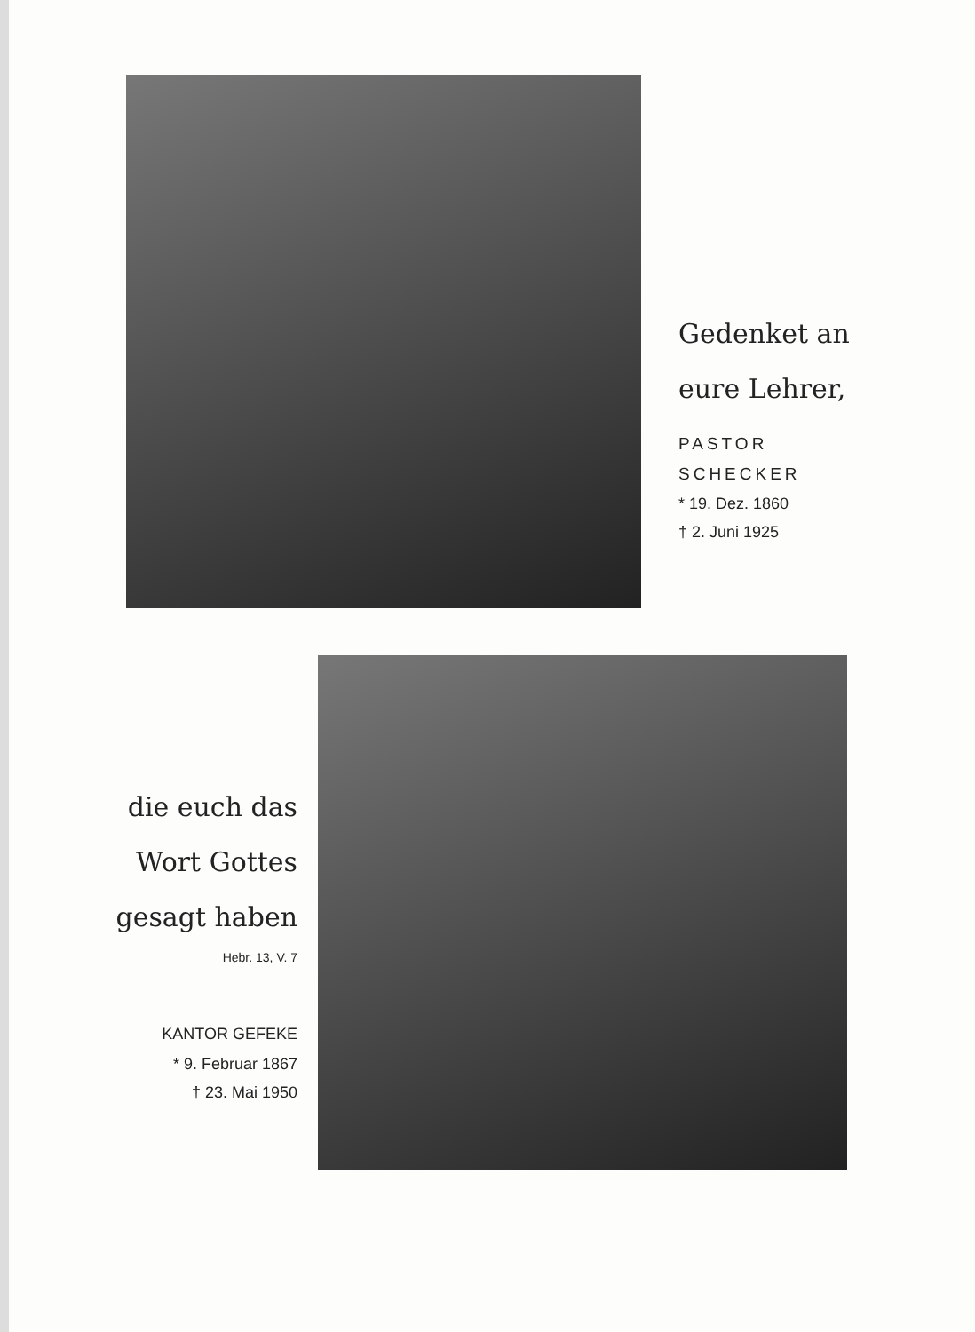Gedenket an
eure Lehrer,
PASTOR
SCHECKER
* 19. Dez. 1860
† 2. Juni 1925
die euch das
Wort Gottes
gesagt haben
Hebr. 13, V. 7
KANTOR GEFEKE
* 9. Februar 1867
† 23. Mai 1950